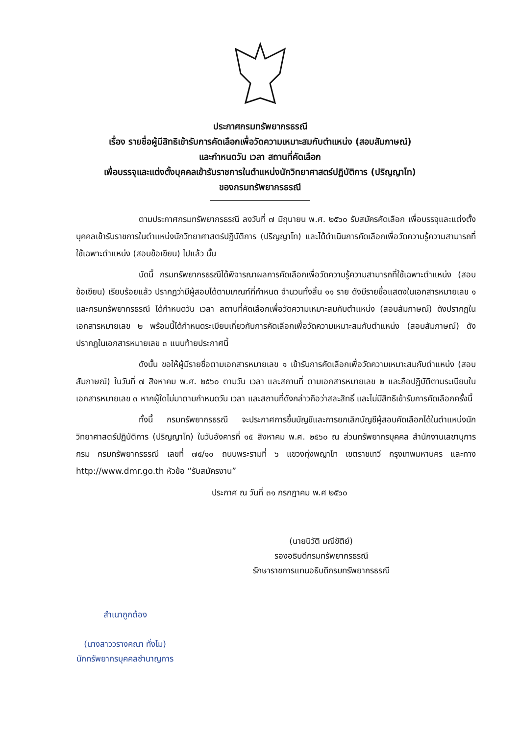ประกาศกรมทรัพยากรธรณี
เรื่อง รายชื่อผู้มีสิทธิเข้ารับการคัดเลือกเพื่อวัดความเหมาะสมกับตำแหน่ง (สอบสัมภาษณ์)
และกำหนดวัน เวลา สถานที่คัดเลือก
เพื่อบรรจุและแต่งตั้งบุคคลเข้ารับราชการในตำแหน่งนักวิทยาศาสตร์ปฏิบัติการ (ปริญญาโท)
ของกรมทรัพยากรธรณี
ตามประกาศกรมทรัพยากรธรณี ลงวันที่ ๗ มิถุนายน พ.ศ. ๒๕๖๐ รับสมัครคัดเลือก เพื่อบรรจุและแต่งตั้งบุคคลเข้ารับราชการในตำแหน่งนักวิทยาศาสตร์ปฏิบัติการ (ปริญญาโท) และได้ดำเนินการคัดเลือกเพื่อวัดความรู้ความสามารถที่ใช้เฉพาะตำแหน่ง (สอบข้อเขียน) ไปแล้ว นั้น
บัดนี้ กรมทรัพยากรธรณีได้พิจารณาผลการคัดเลือกเพื่อวัดความรู้ความสามารถที่ใช้เฉพาะตำแหน่ง (สอบข้อเขียน) เรียบร้อยแล้ว ปรากฏว่ามีผู้สอบได้ตามเกณฑ์ที่กำหนด จำนวนทั้งสิ้น ๑๑ ราย ดังมีรายชื่อแสดงในเอกสารหมายเลข ๑ และกรมทรัพยากรธรณี ได้กำหนดวัน เวลา สถานที่คัดเลือกเพื่อวัดความเหมาะสมกับตำแหน่ง (สอบสัมภาษณ์) ดังปรากฏในเอกสารหมายเลข ๒ พร้อมนี้ได้กำหนดระเบียบเกี่ยวกับการคัดเลือกเพื่อวัดความเหมาะสมกับตำแหน่ง (สอบสัมภาษณ์) ดังปรากฏในเอกสารหมายเลข ๓ แนบท้ายประกาศนี้
ดังนั้น ขอให้ผู้มีรายชื่อตามเอกสารหมายเลข ๑ เข้ารับการคัดเลือกเพื่อวัดความเหมาะสมกับตำแหน่ง (สอบสัมภาษณ์) ในวันที่ ๗ สิงหาคม พ.ศ. ๒๕๖๐ ตามวัน เวลา และสถานที่ ตามเอกสารหมายเลข ๒ และถือปฏิบัติตามระเบียบในเอกสารหมายเลข ๓ หากผู้ใดไม่มาตามกำหนดวัน เวลา และสถานที่ดังกล่าวถือว่าสละสิทธิ์ และไม่มีสิทธิเข้ารับการคัดเลือกครั้งนี้
ทั้งนี้ กรมทรัพยากรธรณี จะประกาศการขึ้นบัญชีและการยกเลิกบัญชีผู้สอบคัดเลือกได้ในตำแหน่งนักวิทยาศาสตร์ปฏิบัติการ (ปริญญาโท) ในวันอังคารที่ ๑๕ สิงหาคม พ.ศ. ๒๕๖๐ ณ ส่วนทรัพยากรบุคคล สำนักงานเลขานุการกรม กรมทรัพยากรธรณี เลขที่ ๗๕/๑๐ ถนนพระรามที่ ๖ แขวงทุ่งพญาไท เขตราชเทวี กรุงเทพมหานคร และทาง http://www.dmr.go.th หัวข้อ “รับสมัครงาน”
ประกาศ ณ วันที่ ๓๑ กรกฎาคม พ.ศ ๒๕๖๐
(นายนิวัติ มณีขัติย์)
รองอธิบดีกรมทรัพยากรธรณี
รักษาราชการแทนอธิบดีกรมทรัพยากรธรณี
สำเนาถูกต้อง
(นางสาววรางคณา ทั่งโม)
นักทรัพยากรบุคคลชำนาญการ